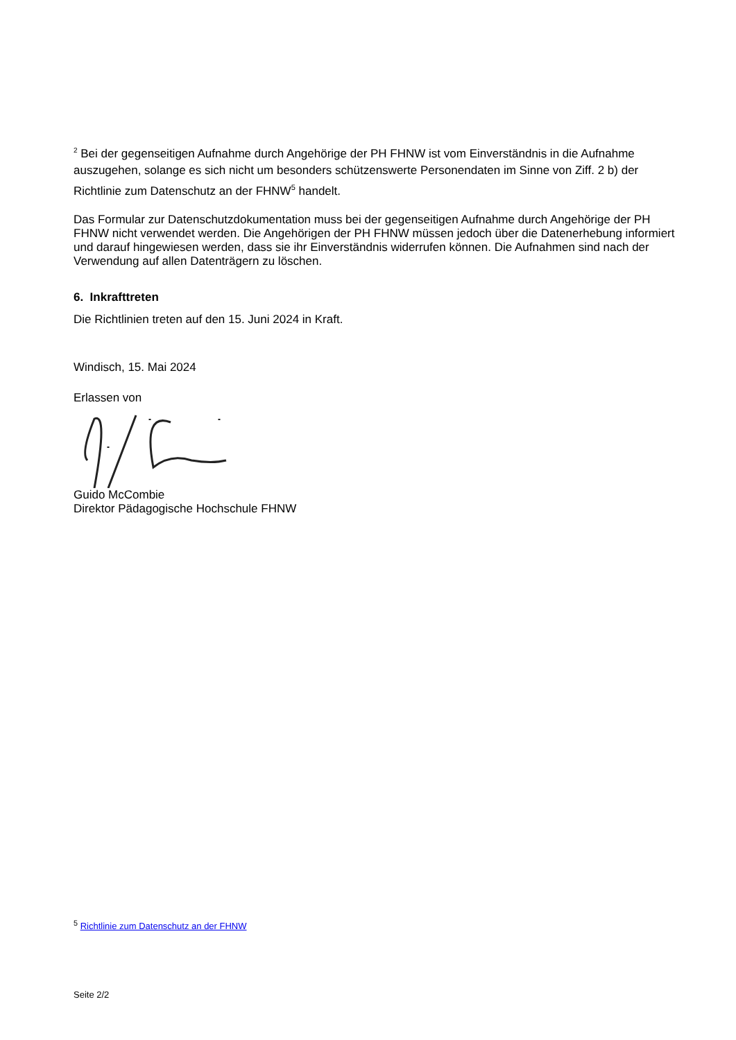<sup>2</sup> Bei der gegenseitigen Aufnahme durch Angehörige der PH FHNW ist vom Einverständnis in die Aufnahme auszugehen, solange es sich nicht um besonders schützenswerte Personendaten im Sinne von Ziff. 2 b) der Richtlinie zum Datenschutz an der FHNW<sup>5</sup> handelt.
Das Formular zur Datenschutzdokumentation muss bei der gegenseitigen Aufnahme durch Angehörige der PH FHNW nicht verwendet werden. Die Angehörigen der PH FHNW müssen jedoch über die Datenerhebung informiert und darauf hingewiesen werden, dass sie ihr Einverständnis widerrufen können. Die Aufnahmen sind nach der Verwendung auf allen Datenträgern zu löschen.
6. Inkrafttreten
Die Richtlinien treten auf den 15. Juni 2024 in Kraft.
Windisch, 15. Mai 2024
Erlassen von
Guido McCombie
Direktor Pädagogische Hochschule FHNW
<sup>5</sup> Richtlinie zum Datenschutz an der FHNW
Seite 2/2